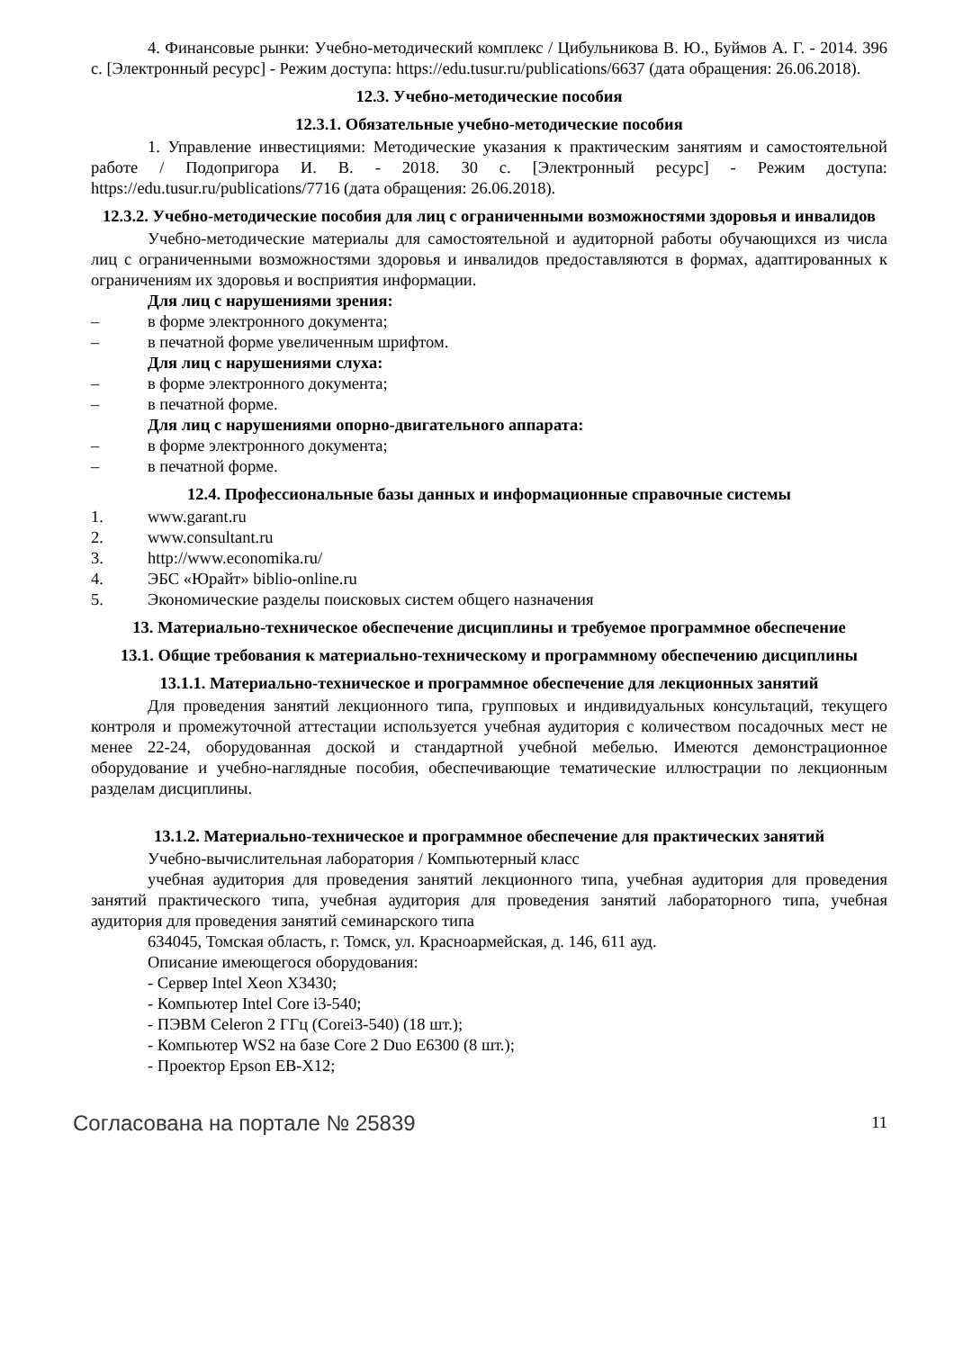4. Финансовые рынки: Учебно-методический комплекс / Цибульникова В. Ю., Буймов А. Г. - 2014. 396 с. [Электронный ресурс] - Режим доступа: https://edu.tusur.ru/publications/6637 (дата обращения: 26.06.2018).
12.3. Учебно-методические пособия
12.3.1. Обязательные учебно-методические пособия
1. Управление инвестициями: Методические указания к практическим занятиям и самостоятельной работе / Подопригора И. В. - 2018. 30 с. [Электронный ресурс] - Режим доступа: https://edu.tusur.ru/publications/7716 (дата обращения: 26.06.2018).
12.3.2. Учебно-методические пособия для лиц с ограниченными возможностями здоровья и инвалидов
Учебно-методические материалы для самостоятельной и аудиторной работы обучающихся из числа лиц с ограниченными возможностями здоровья и инвалидов предоставляются в формах, адаптированных к ограничениям их здоровья и восприятия информации.
Для лиц с нарушениями зрения:
– в форме электронного документа;
– в печатной форме увеличенным шрифтом.
Для лиц с нарушениями слуха:
– в форме электронного документа;
– в печатной форме.
Для лиц с нарушениями опорно-двигательного аппарата:
– в форме электронного документа;
– в печатной форме.
12.4. Профессиональные базы данных и информационные справочные системы
1. www.garant.ru
2. www.consultant.ru
3. http://www.economika.ru/
4. ЭБС «Юрайт» biblio-online.ru
5. Экономические разделы поисковых систем общего назначения
13. Материально-техническое обеспечение дисциплины и требуемое программное обеспечение
13.1. Общие требования к материально-техническому и программному обеспечению дисциплины
13.1.1. Материально-техническое и программное обеспечение для лекционных занятий
Для проведения занятий лекционного типа, групповых и индивидуальных консультаций, текущего контроля и промежуточной аттестации используется учебная аудитория с количеством посадочных мест не менее 22-24, оборудованная доской и стандартной учебной мебелью. Имеются демонстрационное оборудование и учебно-наглядные пособия, обеспечивающие тематические иллюстрации по лекционным разделам дисциплины.
13.1.2. Материально-техническое и программное обеспечение для практических занятий
Учебно-вычислительная лаборатория / Компьютерный класс
учебная аудитория для проведения занятий лекционного типа, учебная аудитория для проведения занятий практического типа, учебная аудитория для проведения занятий лабораторного типа, учебная аудитория для проведения занятий семинарского типа
634045, Томская область, г. Томск, ул. Красноармейская, д. 146, 611 ауд.
Описание имеющегося оборудования:
- Сервер Intel Xeon X3430;
- Компьютер Intel Core i3-540;
- ПЭВМ Celeron 2 ГГц (Corei3-540) (18 шт.);
- Компьютер WS2 на базе Core 2 Duo E6300 (8 шт.);
- Проектор Epson EB-X12;
Согласована на портале № 25839 11